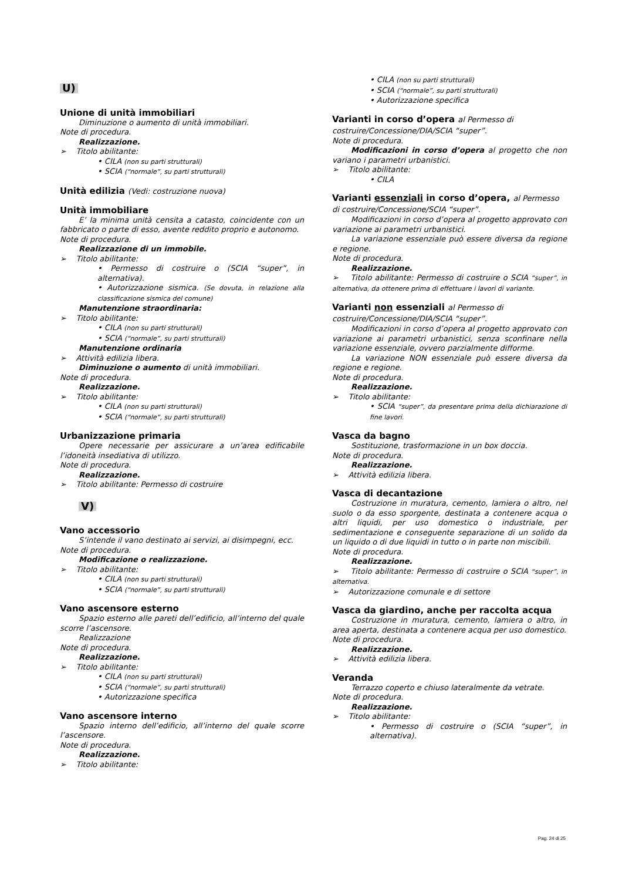U)
Unione di unità immobiliari
Diminuzione o aumento di unità immobiliari.
Note di procedura.
Realizzazione.
➢ Titolo abilitante:
• CILA (non su parti strutturali)
• SCIA (“normale”, su parti strutturali)
Unità edilizia (Vedi: costruzione nuova)
Unità immobiliare
E’ la minima unità censita a catasto, coincidente con un fabbricato o parte di esso, avente reddito proprio e autonomo.
Note di procedura.
Realizzazione di un immobile.
➢ Titolo abilitante:
• Permesso di costruire o (SCIA “super”, in alternativa).
• Autorizzazione sismica. (Se dovuta, in relazione alla classificazione sismica del comune)
Manutenzione straordinaria:
➢ Titolo abilitante:
• CILA (non su parti strutturali)
• SCIA (“normale”, su parti strutturali)
Manutenzione ordinaria
➢ Attività edilizia libera.
Diminuzione o aumento di unità immobiliari.
Note di procedura.
Realizzazione.
➢ Titolo abilitante:
• CILA (non su parti strutturali)
• SCIA (“normale”, su parti strutturali)
Urbanizzazione primaria
Opere necessarie per assicurare a un’area edificabile l’idoneità insediativa di utilizzo.
Note di procedura.
Realizzazione.
➢ Titolo abilitante: Permesso di costruire
V)
Vano accessorio
S’intende il vano destinato ai servizi, ai disimpegni, ecc.
Note di procedura.
Modificazione o realizzazione.
➢ Titolo abilitante:
• CILA (non su parti strutturali)
• SCIA (“normale”, su parti strutturali)
Vano ascensore esterno
Spazio esterno alle pareti dell’edificio, all’interno del quale scorre l’ascensore.
Realizzazione
Note di procedura.
Realizzazione.
➢ Titolo abilitante:
• CILA (non su parti strutturali)
• SCIA (“normale”, su parti strutturali)
• Autorizzazione specifica
Vano ascensore interno
Spazio interno dell’edificio, all’interno del quale scorre l’ascensore.
Note di procedura.
Realizzazione.
➢ Titolo abilitante:
• CILA (non su parti strutturali)
• SCIA (“normale”, su parti strutturali)
• Autorizzazione specifica
Varianti in corso d’opera al Permesso di costruire/Concessione/DIA/SCIA “super”.
Note di procedura.
Modificazioni in corso d’opera al progetto che non variano i parametri urbanistici.
➢ Titolo abilitante:
• CILA
Varianti essenziali in corso d’opera, al Permesso di costruire/Concessione/SCIA “super”.
Modificazioni in corso d’opera al progetto approvato con variazione ai parametri urbanistici.
La variazione essenziale può essere diversa da regione e regione.
Note di procedura.
Realizzazione.
➢ Titolo abilitante: Permesso di costruire o SCIA “super”, in alternativa, da ottenere prima di effettuare i lavori di variante.
Varianti non essenziali al Permesso di costruire/Concessione/DIA/SCIA “super”.
Modificazioni in corso d’opera al progetto approvato con variazione ai parametri urbanistici, senza sconfinare nella variazione essenziale, ovvero parzialmente difforme.
La variazione NON essenziale può essere diversa da regione e regione.
Note di procedura.
Realizzazione.
➢ Titolo abilitante:
• SCIA “super”, da presentare prima della dichiarazione di fine lavori.
Vasca da bagno
Sostituzione, trasformazione in un box doccia.
Note di procedura.
Realizzazione.
➢ Attività edilizia libera.
Vasca di decantazione
Costruzione in muratura, cemento, lamiera o altro, nel suolo o da esso sporgente, destinata a contenere acqua o altri liquidi, per uso domestico o industriale, per sedimentazione e conseguente separazione di un solido da un liquido o di due liquidi in tutto o in parte non miscibili.
Note di procedura.
Realizzazione.
➢ Titolo abilitante: Permesso di costruire o SCIA “super”, in alternativa.
➢ Autorizzazione comunale e di settore
Vasca da giardino, anche per raccolta acqua
Costruzione in muratura, cemento, lamiera o altro, in area aperta, destinata a contenere acqua per uso domestico.
Note di procedura.
Realizzazione.
➢ Attività edilizia libera.
Veranda
Terrazzo coperto e chiuso lateralmente da vetrate.
Note di procedura.
Realizzazione.
➢ Titolo abilitante:
• Permesso di costruire o (SCIA “super”, in alternativa).
Pag. 24 di 25